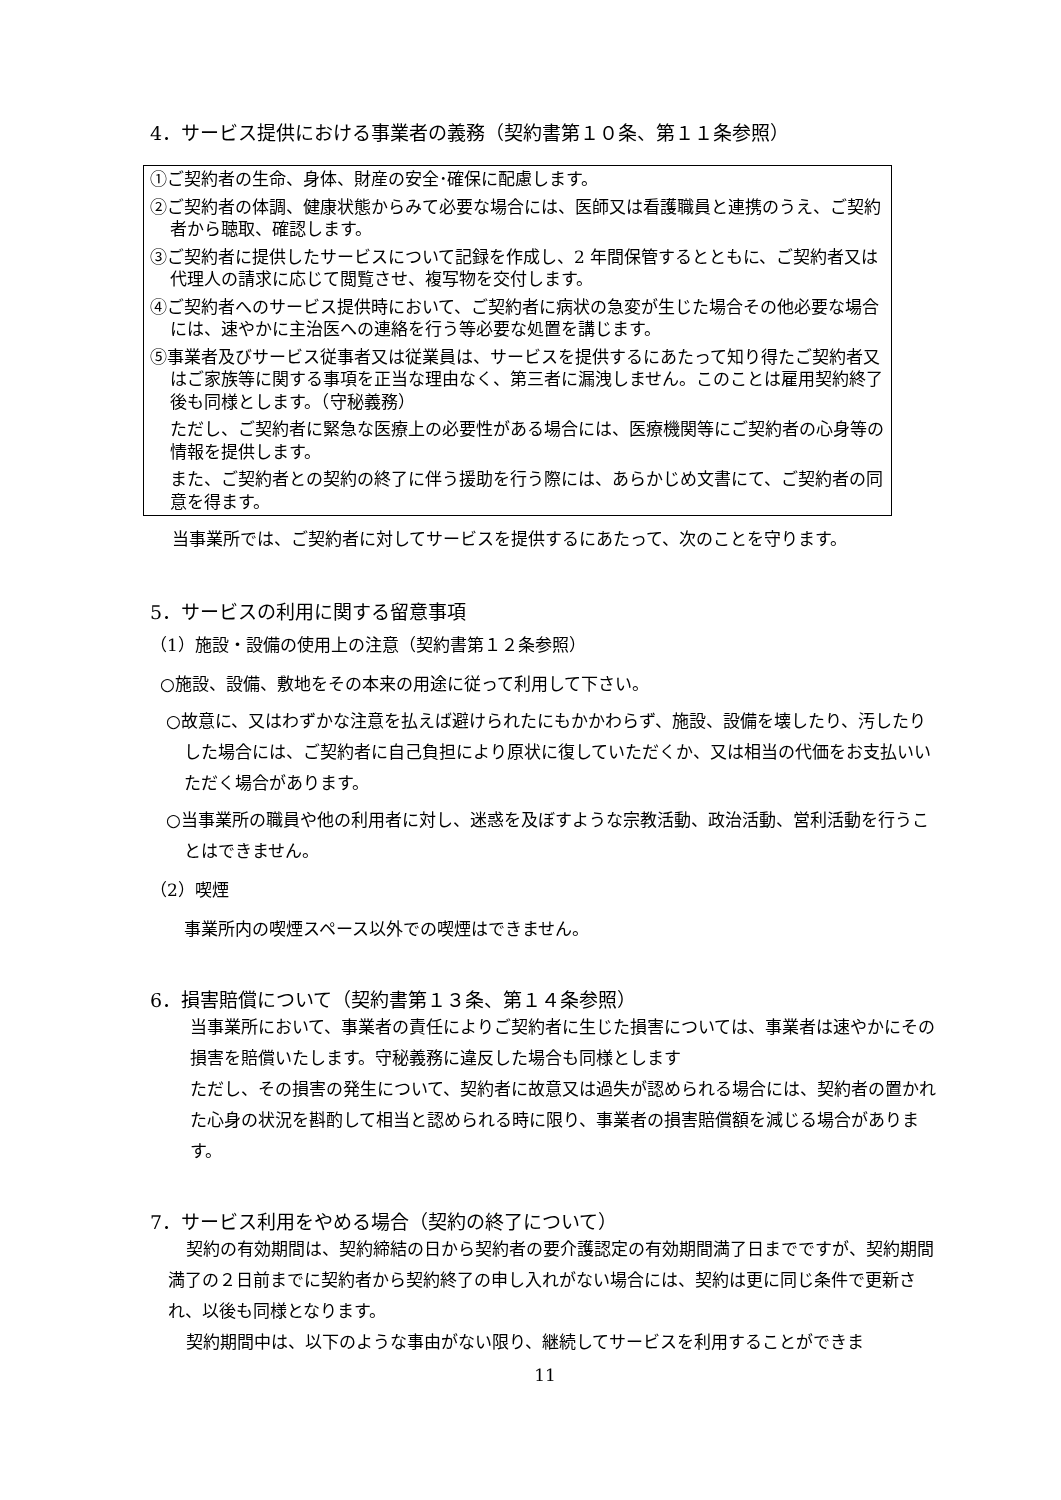4．サービス提供における事業者の義務（契約書第１０条、第１１条参照）
①ご契約者の生命、身体、財産の安全･確保に配慮します。
②ご契約者の体調、健康状態からみて必要な場合には、医師又は看護職員と連携のうえ、ご契約者から聴取、確認します。
③ご契約者に提供したサービスについて記録を作成し、2 年間保管するとともに、ご契約者又は代理人の請求に応じて閲覧させ、複写物を交付します。
④ご契約者へのサービス提供時において、ご契約者に病状の急変が生じた場合その他必要な場合には、速やかに主治医への連絡を行う等必要な処置を講じます。
⑤事業者及びサービス従事者又は従業員は、サービスを提供するにあたって知り得たご契約者又はご家族等に関する事項を正当な理由なく、第三者に漏洩しません。このことは雇用契約終了後も同様とします。（守秘義務）
ただし、ご契約者に緊急な医療上の必要性がある場合には、医療機関等にご契約者の心身等の情報を提供します。
また、ご契約者との契約の終了に伴う援助を行う際には、あらかじめ文書にて、ご契約者の同意を得ます。
当事業所では、ご契約者に対してサービスを提供するにあたって、次のことを守ります。
5．サービスの利用に関する留意事項
（1）施設・設備の使用上の注意（契約書第１２条参照）
○施設、設備、敷地をその本来の用途に従って利用して下さい。
○故意に、又はわずかな注意を払えば避けられたにもかかわらず、施設、設備を壊したり、汚したりした場合には、ご契約者に自己負担により原状に復していただくか、又は相当の代価をお支払いいただく場合があります。
○当事業所の職員や他の利用者に対し、迷惑を及ぼすような宗教活動、政治活動、営利活動を行うことはできません。
（2）喫煙
事業所内の喫煙スペース以外での喫煙はできません。
6．損害賠償について（契約書第１３条、第１４条参照）
当事業所において、事業者の責任によりご契約者に生じた損害については、事業者は速やかにその損害を賠償いたします。守秘義務に違反した場合も同様とします
ただし、その損害の発生について、契約者に故意又は過失が認められる場合には、契約者の置かれた心身の状況を斟酌して相当と認められる時に限り、事業者の損害賠償額を減じる場合があります。
7．サービス利用をやめる場合（契約の終了について）
契約の有効期間は、契約締結の日から契約者の要介護認定の有効期間満了日までですが、契約期間満了の２日前までに契約者から契約終了の申し入れがない場合には、契約は更に同じ条件で更新され、以後も同様となります。
契約期間中は、以下のような事由がない限り、継続してサービスを利用することができま
11